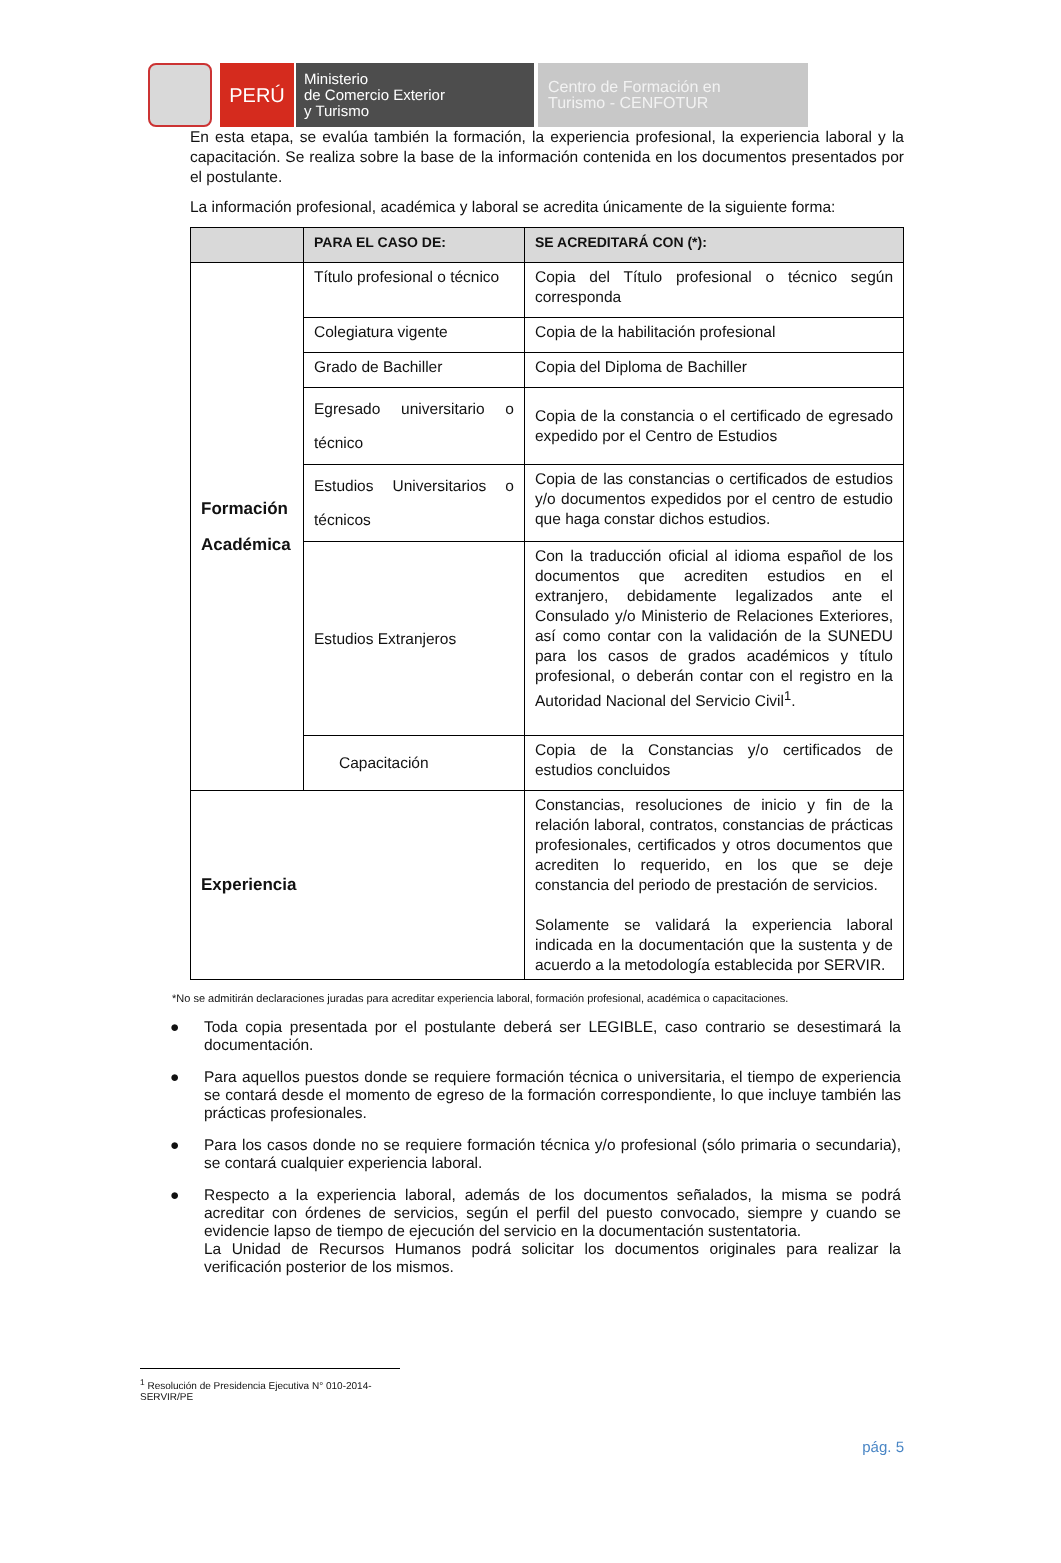PERÚ
Ministerio
de Comercio Exterior
y Turismo
Centro de Formación en
Turismo - CENFOTUR
En esta etapa, se evalúa también la formación, la experiencia profesional, la experiencia laboral y la capacitación. Se realiza sobre la base de la información contenida en los documentos presentados por el postulante.
La información profesional, académica y laboral se acredita únicamente de la siguiente forma:
| | PARA EL CASO DE: | SE ACREDITARÁ CON (*): |
| --- | --- | --- |
| Formación Académica | Título profesional o técnico | Copia del Título profesional o técnico según corresponda |
| | Colegiatura vigente | Copia de la habilitación profesional |
| | Grado de Bachiller | Copia del Diploma de Bachiller |
| | Egresado universitario o técnico | Copia de la constancia o el certificado de egresado expedido por el Centro de Estudios |
| | Estudios Universitarios o técnicos | Copia de las constancias o certificados de estudios y/o documentos expedidos por el centro de estudio que haga constar dichos estudios. |
| | Estudios Extranjeros | Con la traducción oficial al idioma español de los documentos que acrediten estudios en el extranjero, debidamente legalizados ante el Consulado y/o Ministerio de Relaciones Exteriores, así como contar con la validación de la SUNEDU para los casos de grados académicos y título profesional, o deberán contar con el registro en la Autoridad Nacional del Servicio Civil<sup>1</sup>. |
| | Capacitación | Copia de la Constancias y/o certificados de estudios concluidos |
| Experiencia | | Constancias, resoluciones de inicio y fin de la relación laboral, contratos, constancias de prácticas profesionales, certificados y otros documentos que acrediten lo requerido, en los que se deje constancia del periodo de prestación de servicios. Solamente se validará la experiencia laboral indicada en la documentación que la sustenta y de acuerdo a la metodología establecida por SERVIR. |
*No se admitirán declaraciones juradas para acreditar experiencia laboral, formación profesional, académica o capacitaciones.
● Toda copia presentada por el postulante deberá ser LEGIBLE, caso contrario se desestimará la documentación.
● Para aquellos puestos donde se requiere formación técnica o universitaria, el tiempo de experiencia se contará desde el momento de egreso de la formación correspondiente, lo que incluye también las prácticas profesionales.
● Para los casos donde no se requiere formación técnica y/o profesional (sólo primaria o secundaria), se contará cualquier experiencia laboral.
● Respecto a la experiencia laboral, además de los documentos señalados, la misma se podrá acreditar con órdenes de servicios, según el perfil del puesto convocado, siempre y cuando se evidencie lapso de tiempo de ejecución del servicio en la documentación sustentatoria.
La Unidad de Recursos Humanos podrá solicitar los documentos originales para realizar la verificación posterior de los mismos.
<sup>1</sup> Resolución de Presidencia Ejecutiva N° 010-2014-SERVIR/PE
pág. 5